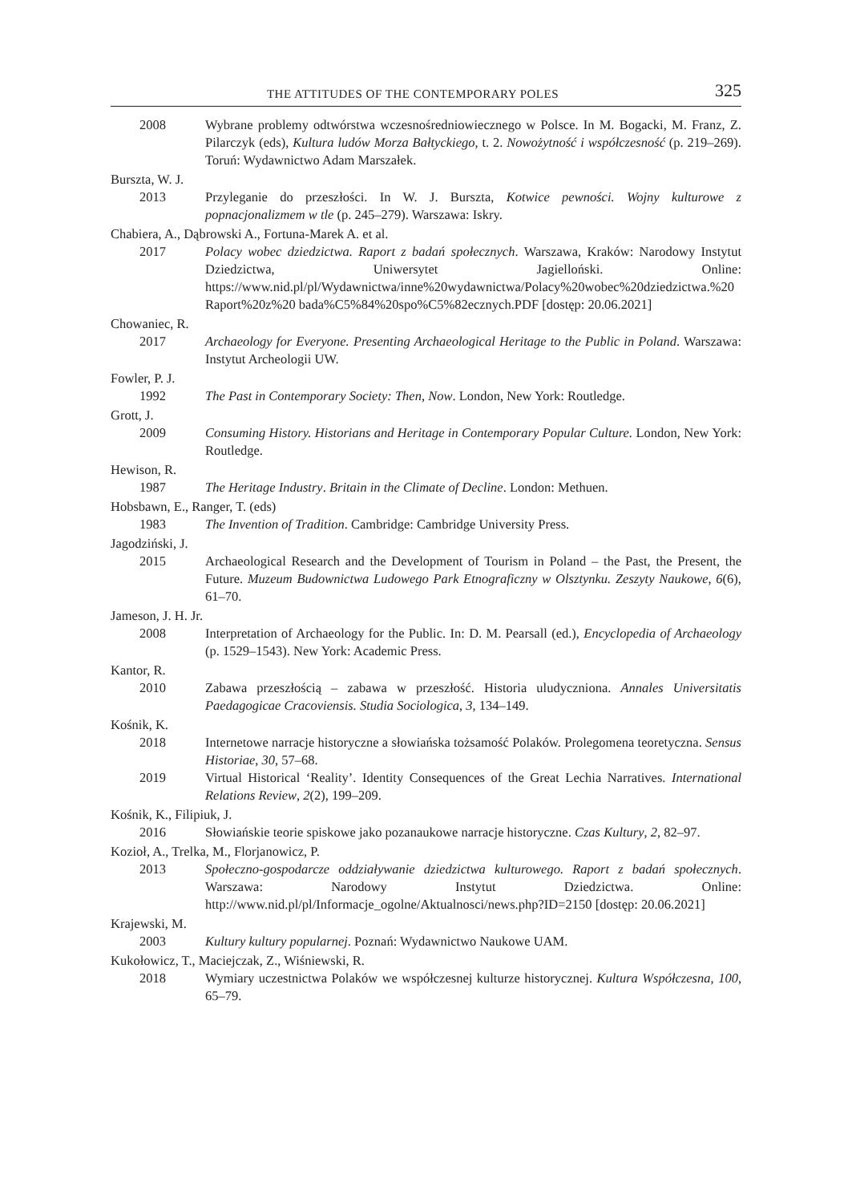THE ATTITUDES OF THE CONTEMPORARY POLES 325
2008 Wybrane problemy odtwórstwa wczesnośredniowiecznego w Polsce. In M. Bogacki, M. Franz, Z. Pilarczyk (eds), Kultura ludów Morza Bałtyckiego, t. 2. Nowożytność i współczesność (p. 219–269). Toruń: Wydawnictwo Adam Marszałek.
Burszta, W. J.
2013 Przyleganie do przeszłości. In W. J. Burszta, Kotwice pewności. Wojny kulturowe z popnacjonalizmem w tle (p. 245–279). Warszawa: Iskry.
Chabiera, A., Dąbrowski A., Fortuna-Marek A. et al.
2017 Polacy wobec dziedzictwa. Raport z badań społecznych. Warszawa, Kraków: Narodowy Instytut Dziedzictwa, Uniwersytet Jagielloński. Online: https://www.nid.pl/pl/Wydawnictwa/inne%20wydawnictwa/Polacy%20wobec%20dziedzictwa.%20 Raport%20z%20 bada%C5%84%20spo%C5%82ecznych.PDF [dostęp: 20.06.2021]
Chowaniec, R.
2017 Archaeology for Everyone. Presenting Archaeological Heritage to the Public in Poland. Warszawa: Instytut Archeologii UW.
Fowler, P. J.
1992 The Past in Contemporary Society: Then, Now. London, New York: Routledge.
Grott, J.
2009 Consuming History. Historians and Heritage in Contemporary Popular Culture. London, New York: Routledge.
Hewison, R.
1987 The Heritage Industry. Britain in the Climate of Decline. London: Methuen.
Hobsbawn, E., Ranger, T. (eds)
1983 The Invention of Tradition. Cambridge: Cambridge University Press.
Jagodziński, J.
2015 Archaeological Research and the Development of Tourism in Poland – the Past, the Present, the Future. Muzeum Budownictwa Ludowego Park Etnograficzny w Olsztynku. Zeszyty Naukowe, 6(6), 61–70.
Jameson, J. H. Jr.
2008 Interpretation of Archaeology for the Public. In: D. M. Pearsall (ed.), Encyclopedia of Archaeology (p. 1529–1543). New York: Academic Press.
Kantor, R.
2010 Zabawa przeszłością – zabawa w przeszłość. Historia uludyczniona. Annales Universitatis Paedagogicae Cracoviensis. Studia Sociologica, 3, 134–149.
Kośnik, K.
2018 Internetowe narracje historyczne a słowiańska tożsamość Polaków. Prolegomena teoretyczna. Sensus Historiae, 30, 57–68.
2019 Virtual Historical ‘Reality’. Identity Consequences of the Great Lechia Narratives. International Relations Review, 2(2), 199–209.
Kośnik, K., Filipiuk, J.
2016 Słowiańskie teorie spiskowe jako pozanaukowe narracje historyczne. Czas Kultury, 2, 82–97.
Kozioł, A., Trelka, M., Florjanowicz, P.
2013 Społeczno-gospodarcze oddziaływanie dziedzictwa kulturowego. Raport z badań społecznych. Warszawa: Narodowy Instytut Dziedzictwa. Online: http://www.nid.pl/pl/Informacje_ogolne/Aktualnosci/news.php?ID=2150 [dostęp: 20.06.2021]
Krajewski, M.
2003 Kultury kultury popularnej. Poznań: Wydawnictwo Naukowe UAM.
Kukołowicz, T., Maciejczak, Z., Wiśniewski, R.
2018 Wymiary uczestnictwa Polaków we współczesnej kulturze historycznej. Kultura Współczesna, 100, 65–79.